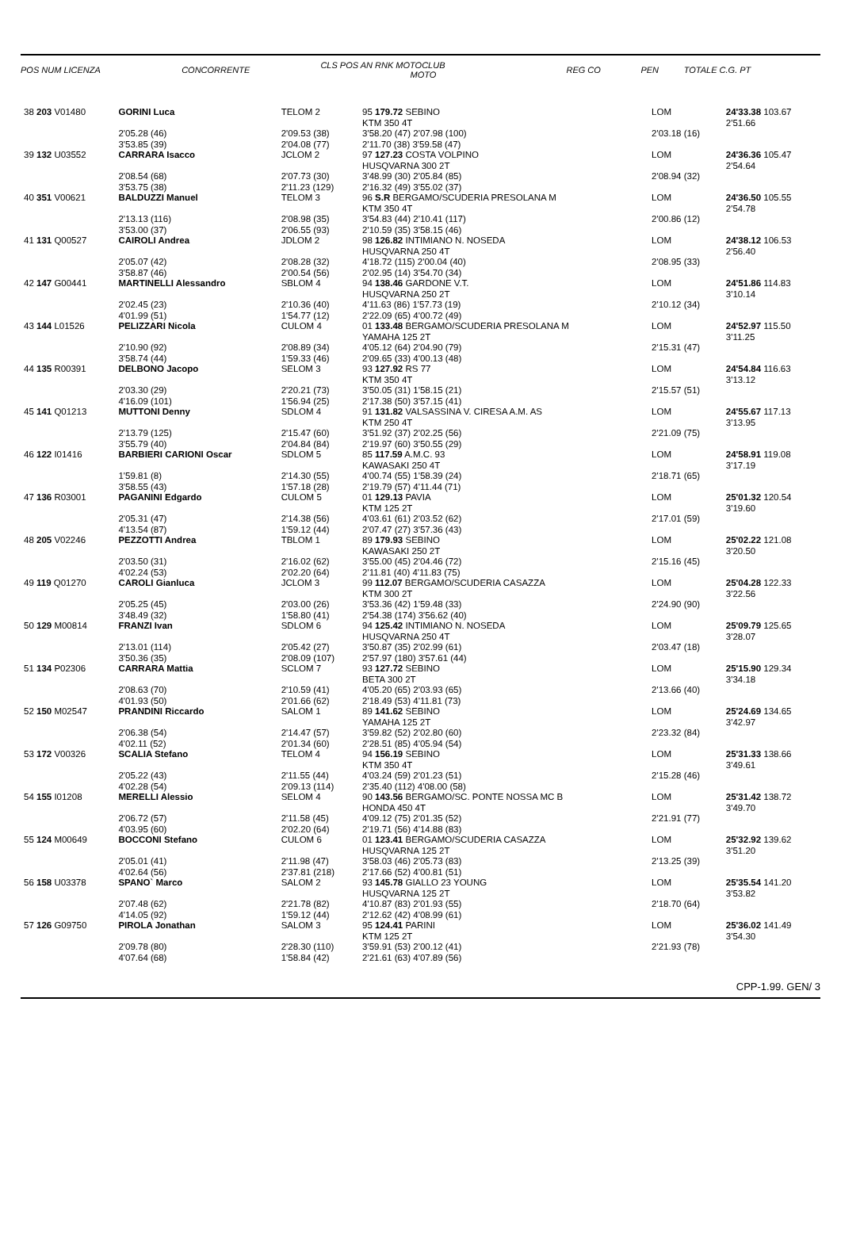| POS NUM LICENZA | CONCORRENTE | CLS POS AN RNK MOTOCLUB MOTO | REG CO | PEN | TOTALE C.G. PT |
| 38 203 V01480 | GORINI Luca | TELOM 2 | 95 179.72 SEBINO KTM 350 4T | LOM | 24'33.38 103.67 2'51.66 |
| | 2'05.28 (46) 3'53.85 (39) | 2'09.53 (38) 2'04.08 (77) | 3'58.20 (47) 2'07.98 (100) 2'11.70 (38) 3'59.58 (47) | 2'03.18 (16) | |
| 39 132 U03552 | CARRARA Isacco | JCLOM 2 | 97 127.23 COSTA VOLPINO HUSQVARNA 300 2T | LOM | 24'36.36 105.47 2'54.64 |
| | 2'08.54 (68) 3'53.75 (38) | 2'07.73 (30) 2'11.23 (129) | 3'48.99 (30) 2'05.84 (85) 2'16.32 (49) 3'55.02 (37) | 2'08.94 (32) | |
| 40 351 V00621 | BALDUZZI Manuel | TELOM 3 | 96 S.R BERGAMO/SCUDERIA PRESOLANA M KTM 350 4T | LOM | 24'36.50 105.55 2'54.78 |
| | 2'13.13 (116) 3'53.00 (37) | 2'08.98 (35) 2'06.55 (93) | 3'54.83 (44) 2'10.41 (117) 2'10.59 (35) 3'58.15 (46) | 2'00.86 (12) | |
| 41 131 Q00527 | CAIROLI Andrea | JDLOM 2 | 98 126.82 INTIMIANO N. NOSEDA HUSQVARNA 250 4T | LOM | 24'38.12 106.53 2'56.40 |
| | 2'05.07 (42) 3'58.87 (46) | 2'08.28 (32) 2'00.54 (56) | 4'18.72 (115) 2'00.04 (40) 2'02.95 (14) 3'54.70 (34) | 2'08.95 (33) | |
| 42 147 G00441 | MARTINELLI Alessandro | SBLOM 4 | 94 138.46 GARDONE V.T. HUSQVARNA 250 2T | LOM | 24'51.86 114.83 3'10.14 |
| | 2'02.45 (23) 4'01.99 (51) | 2'10.36 (40) 1'54.77 (12) | 4'11.63 (86) 1'57.73 (19) 2'22.09 (65) 4'00.72 (49) | 2'10.12 (34) | |
| 43 144 L01526 | PELIZZARI Nicola | CULOM 4 | 01 133.48 BERGAMO/SCUDERIA PRESOLANA M YAMAHA 125 2T | LOM | 24'52.97 115.50 3'11.25 |
| | 2'10.90 (92) 3'58.74 (44) | 2'08.89 (34) 1'59.33 (46) | 4'05.12 (64) 2'04.90 (79) 2'09.65 (33) 4'00.13 (48) | 2'15.31 (47) | |
| 44 135 R00391 | DELBONO Jacopo | SELOM 3 | 93 127.92 RS 77 KTM 350 4T | LOM | 24'54.84 116.63 3'13.12 |
| | 2'03.30 (29) 4'16.09 (101) | 2'20.21 (73) 1'56.94 (25) | 3'50.05 (31) 1'58.15 (21) 2'17.38 (50) 3'57.15 (41) | 2'15.57 (51) | |
| 45 141 Q01213 | MUTTONI Denny | SDLOM 4 | 91 131.82 VALSASSINA V. CIRESA A.M. AS KTM 250 4T | LOM | 24'55.67 117.13 3'13.95 |
| | 2'13.79 (125) 3'55.79 (40) | 2'15.47 (60) 2'04.84 (84) | 3'51.92 (37) 2'02.25 (56) 2'19.97 (60) 3'50.55 (29) | 2'21.09 (75) | |
| 46 122 I01416 | BARBIERI CARIONI Oscar | SDLOM 5 | 85 117.59 A.M.C. 93 KAWASAKI 250 4T | LOM | 24'58.91 119.08 3'17.19 |
| | 1'59.81 (8) 3'58.55 (43) | 2'14.30 (55) 1'57.18 (28) | 4'00.74 (55) 1'58.39 (24) 2'19.79 (57) 4'11.44 (71) | 2'18.71 (65) | |
| 47 136 R03001 | PAGANINI Edgardo | CULOM 5 | 01 129.13 PAVIA KTM 125 2T | LOM | 25'01.32 120.54 3'19.60 |
| | 2'05.31 (47) 4'13.54 (87) | 2'14.38 (56) 1'59.12 (44) | 4'03.61 (61) 2'03.52 (62) 2'07.47 (27) 3'57.36 (43) | 2'17.01 (59) | |
| 48 205 V02246 | PEZZOTTI Andrea | TBLOM 1 | 89 179.93 SEBINO KAWASAKI 250 2T | LOM | 25'02.22 121.08 3'20.50 |
| | 2'03.50 (31) 4'02.24 (53) | 2'16.02 (62) 2'02.20 (64) | 3'55.00 (45) 2'04.46 (72) 2'11.81 (40) 4'11.83 (75) | 2'15.16 (45) | |
| 49 119 Q01270 | CAROLI Gianluca | JCLOM 3 | 99 112.07 BERGAMO/SCUDERIA CASAZZA KTM 300 2T | LOM | 25'04.28 122.33 3'22.56 |
| | 2'05.25 (45) 3'48.49 (32) | 2'03.00 (26) 1'58.80 (41) | 3'53.36 (42) 1'59.48 (33) 2'54.38 (174) 3'56.62 (40) | 2'24.90 (90) | |
| 50 129 M00814 | FRANZI Ivan | SDLOM 6 | 94 125.42 INTIMIANO N. NOSEDA HUSQVARNA 250 4T | LOM | 25'09.79 125.65 3'28.07 |
| | 2'13.01 (114) 3'50.36 (35) | 2'05.42 (27) 2'08.09 (107) | 3'50.87 (35) 2'02.99 (61) 2'57.97 (180) 3'57.61 (44) | 2'03.47 (18) | |
| 51 134 P02306 | CARRARA Mattia | SCLOM 7 | 93 127.72 SEBINO BETA 300 2T | LOM | 25'15.90 129.34 3'34.18 |
| | 2'08.63 (70) 4'01.93 (50) | 2'10.59 (41) 2'01.66 (62) | 4'05.20 (65) 2'03.93 (65) 2'18.49 (53) 4'11.81 (73) | 2'13.66 (40) | |
| 52 150 M02547 | PRANDINI Riccardo | SALOM 1 | 89 141.62 SEBINO YAMAHA 125 2T | LOM | 25'24.69 134.65 3'42.97 |
| | 2'06.38 (54) 4'02.11 (52) | 2'14.47 (57) 2'01.34 (60) | 3'59.82 (52) 2'02.80 (60) 2'28.51 (85) 4'05.94 (54) | 2'23.32 (84) | |
| 53 172 V00326 | SCALIA Stefano | TELOM 4 | 94 156.19 SEBINO KTM 350 4T | LOM | 25'31.33 138.66 3'49.61 |
| | 2'05.22 (43) 4'02.28 (54) | 2'11.55 (44) 2'09.13 (114) | 4'03.24 (59) 2'01.23 (51) 2'35.40 (112) 4'08.00 (58) | 2'15.28 (46) | |
| 54 155 I01208 | MERELLI Alessio | SELOM 4 | 90 143.56 BERGAMO/SC. PONTE NOSSA MC B HONDA 450 4T | LOM | 25'31.42 138.72 3'49.70 |
| | 2'06.72 (57) 4'03.95 (60) | 2'11.58 (45) 2'02.20 (64) | 4'09.12 (75) 2'01.35 (52) 2'19.71 (56) 4'14.88 (83) | 2'21.91 (77) | |
| 55 124 M00649 | BOCCONI Stefano | CULOM 6 | 01 123.41 BERGAMO/SCUDERIA CASAZZA HUSQVARNA 125 2T | LOM | 25'32.92 139.62 3'51.20 |
| | 2'05.01 (41) 4'02.64 (56) | 2'11.98 (47) 2'37.81 (218) | 3'58.03 (46) 2'05.73 (83) 2'17.66 (52) 4'00.81 (51) | 2'13.25 (39) | |
| 56 158 U03378 | SPANO` Marco | SALOM 2 | 93 145.78 GIALLO 23 YOUNG HUSQVARNA 125 2T | LOM | 25'35.54 141.20 3'53.82 |
| | 2'07.48 (62) 4'14.05 (92) | 2'21.78 (82) 1'59.12 (44) | 4'10.87 (83) 2'01.93 (55) 2'12.62 (42) 4'08.99 (61) | 2'18.70 (64) | |
| 57 126 G09750 | PIROLA Jonathan | SALOM 3 | 95 124.41 PARINI KTM 125 2T | LOM | 25'36.02 141.49 3'54.30 |
| | 2'09.78 (80) 4'07.64 (68) | 2'28.30 (110) 1'58.84 (42) | 3'59.91 (53) 2'00.12 (41) 2'21.61 (63) 4'07.89 (56) | 2'21.93 (78) | |
CPP-1.99. GEN/ 3